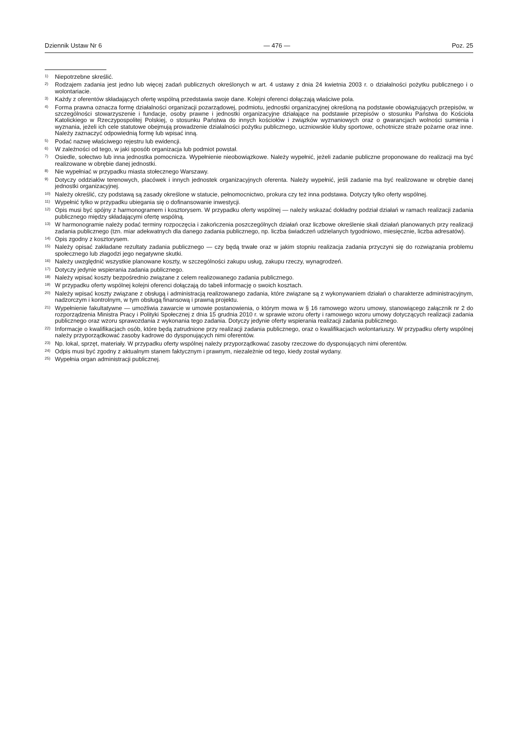Dziennik Ustaw Nr 6 — 476 — Poz. 25
<sup>1)</sup> Niepotrzebne skreślić.
<sup>2)</sup> Rodzajem zadania jest jedno lub więcej zadań publicznych określonych w art. 4 ustawy z dnia 24 kwietnia 2003 r. o działalności pożytku publicznego i o wolontariacie.
<sup>3)</sup> Każdy z oferentów składających ofertę wspólną przedstawia swoje dane. Kolejni oferenci dołączają właściwe pola.
<sup>4)</sup> Forma prawna oznacza formę działalności organizacji pozarządowej, podmiotu, jednostki organizacyjnej określoną na podstawie obowiązujących przepisów, w szczególności stowarzyszenie i fundacje, osoby prawne i jednostki organizacyjne działające na podstawie przepisów o stosunku Państwa do Kościoła Katolickiego w Rzeczypospolitej Polskiej, o stosunku Państwa do innych kościołów i związków wyznaniowych oraz o gwarancjach wolności sumienia i wyznania, jeżeli ich cele statutowe obejmują prowadzenie działalności pożytku publicznego, uczniowskie kluby sportowe, ochotnicze straże pożarne oraz inne. Należy zaznaczyć odpowiednią formę lub wpisać inną.
<sup>5)</sup> Podać nazwę właściwego rejestru lub ewidencji.
<sup>6)</sup> W zależności od tego, w jaki sposób organizacja lub podmiot powstał.
<sup>7)</sup> Osiedle, sołectwo lub inna jednostka pomocnicza. Wypełnienie nieobowiązkowe. Należy wypełnić, jeżeli zadanie publiczne proponowane do realizacji ma być realizowane w obrębie danej jednostki.
<sup>8)</sup> Nie wypełniać w przypadku miasta stołecznego Warszawy.
<sup>9)</sup> Dotyczy oddziałów terenowych, placówek i innych jednostek organizacyjnych oferenta. Należy wypełnić, jeśli zadanie ma być realizowane w obrębie danej jednostki organizacyjnej.
<sup>10)</sup> Należy określić, czy podstawą są zasady określone w statucie, pełnomocnictwo, prokura czy też inna podstawa. Dotyczy tylko oferty wspólnej.
<sup>11)</sup> Wypełnić tylko w przypadku ubiegania się o dofinansowanie inwestycji.
<sup>12)</sup> Opis musi być spójny z harmonogramem i kosztorysem. W przypadku oferty wspólnej — należy wskazać dokładny podział działań w ramach realizacji zadania publicznego między składającymi ofertę wspólną.
<sup>13)</sup> W harmonogramie należy podać terminy rozpoczęcia i zakończenia poszczególnych działań oraz liczbowe określenie skali działań planowanych przy realizacji zadania publicznego (tzn. miar adekwatnych dla danego zadania publicznego, np. liczba świadczeń udzielanych tygodniowo, miesięcznie, liczba adresatów).
<sup>14)</sup> Opis zgodny z kosztorysem.
<sup>15)</sup> Należy opisać zakładane rezultaty zadania publicznego — czy będą trwałe oraz w jakim stopniu realizacja zadania przyczyni się do rozwiązania problemu społecznego lub złagodzi jego negatywne skutki.
<sup>16)</sup> Należy uwzględnić wszystkie planowane koszty, w szczególności zakupu usług, zakupu rzeczy, wynagrodzeń.
<sup>17)</sup> Dotyczy jedynie wspierania zadania publicznego.
<sup>18)</sup> Należy wpisać koszty bezpośrednio związane z celem realizowanego zadania publicznego.
<sup>19)</sup> W przypadku oferty wspólnej kolejni oferenci dołączają do tabeli informację o swoich kosztach.
<sup>20)</sup> Należy wpisać koszty związane z obsługą i administracją realizowanego zadania, które związane są z wykonywaniem działań o charakterze administracyjnym, nadzorczym i kontrolnym, w tym obsługą finansową i prawną projektu.
<sup>21)</sup> Wypełnienie fakultatywne — umożliwia zawarcie w umowie postanowienia, o którym mowa w § 16 ramowego wzoru umowy, stanowiącego załącznik nr 2 do rozporządzenia Ministra Pracy i Polityki Społecznej z dnia 15 grudnia 2010 r. w sprawie wzoru oferty i ramowego wzoru umowy dotyczących realizacji zadania publicznego oraz wzoru sprawozdania z wykonania tego zadania. Dotyczy jedynie oferty wspierania realizacji zadania publicznego.
<sup>22)</sup> Informacje o kwalifikacjach osób, które będą zatrudnione przy realizacji zadania publicznego, oraz o kwalifikacjach wolontariuszy. W przypadku oferty wspólnej należy przyporządkować zasoby kadrowe do dysponujących nimi oferentów.
<sup>23)</sup> Np. lokal, sprzęt, materiały. W przypadku oferty wspólnej należy przyporządkować zasoby rzeczowe do dysponujących nimi oferentów.
<sup>24)</sup> Odpis musi być zgodny z aktualnym stanem faktycznym i prawnym, niezależnie od tego, kiedy został wydany.
<sup>25)</sup> Wypełnia organ administracji publicznej.